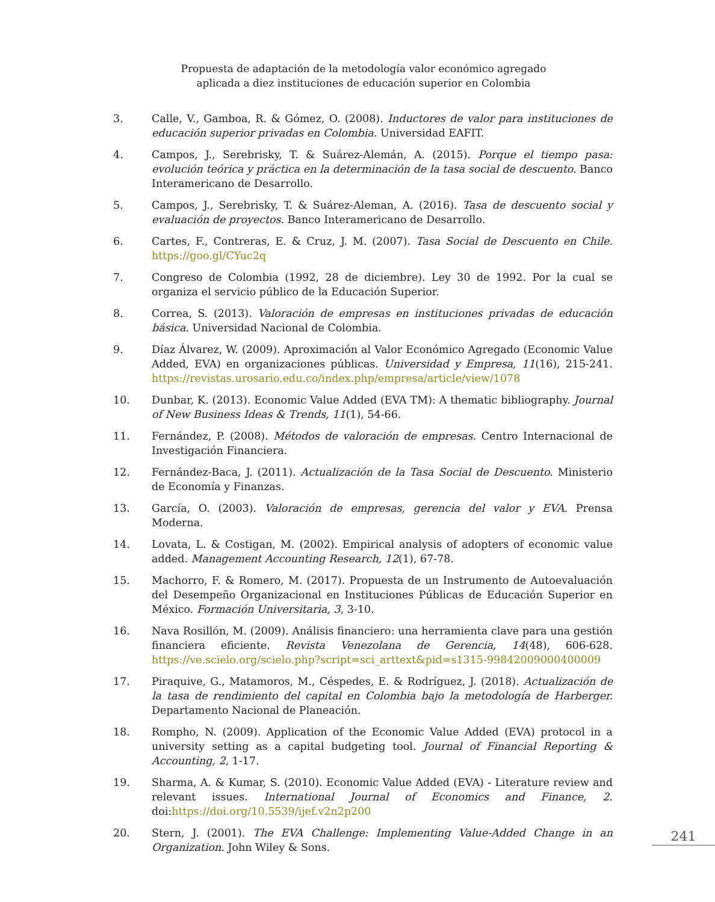Propuesta de adaptación de la metodología valor económico agregado
aplicada a diez instituciones de educación superior en Colombia
3. Calle, V., Gamboa, R. & Gómez, O. (2008). Inductores de valor para instituciones de educación superior privadas en Colombia. Universidad EAFIT.
4. Campos, J., Serebrisky, T. & Suárez-Alemán, A. (2015). Porque el tiempo pasa: evolución teórica y práctica en la determinación de la tasa social de descuento. Banco Interamericano de Desarrollo.
5. Campos, J., Serebrisky, T. & Suárez-Aleman, A. (2016). Tasa de descuento social y evaluación de proyectos. Banco Interamericano de Desarrollo.
6. Cartes, F., Contreras, E. & Cruz, J. M. (2007). Tasa Social de Descuento en Chile. https://goo.gl/CYuc2q
7. Congreso de Colombia (1992, 28 de diciembre). Ley 30 de 1992. Por la cual se organiza el servicio público de la Educación Superior.
8. Correa, S. (2013). Valoración de empresas en instituciones privadas de educación básica. Universidad Nacional de Colombia.
9. Díaz Álvarez, W. (2009). Aproximación al Valor Económico Agregado (Economic Value Added, EVA) en organizaciones públicas. Universidad y Empresa, 11(16), 215-241. https://revistas.urosario.edu.co/index.php/empresa/article/view/1078
10. Dunbar, K. (2013). Economic Value Added (EVA TM): A thematic bibliography. Journal of New Business Ideas & Trends, 11(1), 54-66.
11. Fernández, P. (2008). Métodos de valoración de empresas. Centro Internacional de Investigación Financiera.
12. Fernández-Baca, J. (2011). Actualización de la Tasa Social de Descuento. Ministerio de Economía y Finanzas.
13. García, O. (2003). Valoración de empresas, gerencia del valor y EVA. Prensa Moderna.
14. Lovata, L. & Costigan, M. (2002). Empirical analysis of adopters of economic value added. Management Accounting Research, 12(1), 67-78.
15. Machorro, F. & Romero, M. (2017). Propuesta de un Instrumento de Autoevaluación del Desempeño Organizacional en Instituciones Públicas de Educación Superior en México. Formación Universitaria, 3, 3-10.
16. Nava Rosillón, M. (2009). Análisis financiero: una herramienta clave para una gestión financiera eficiente. Revista Venezolana de Gerencia, 14(48), 606-628. https://ve.scielo.org/scielo.php?script=sci_arttext&pid=s1315-99842009000400009
17. Piraquive, G., Matamoros, M., Céspedes, E. & Rodríguez, J. (2018). Actualización de la tasa de rendimiento del capital en Colombia bajo la metodología de Harberger. Departamento Nacional de Planeación.
18. Rompho, N. (2009). Application of the Economic Value Added (EVA) protocol in a university setting as a capital budgeting tool. Journal of Financial Reporting & Accounting, 2, 1-17.
19. Sharma, A. & Kumar, S. (2010). Economic Value Added (EVA) - Literature review and relevant issues. International Journal of Economics and Finance, 2. doi:https://doi.org/10.5539/ijef.v2n2p200
20. Stern, J. (2001). The EVA Challenge: Implementing Value-Added Change in an Organization. John Wiley & Sons.
241